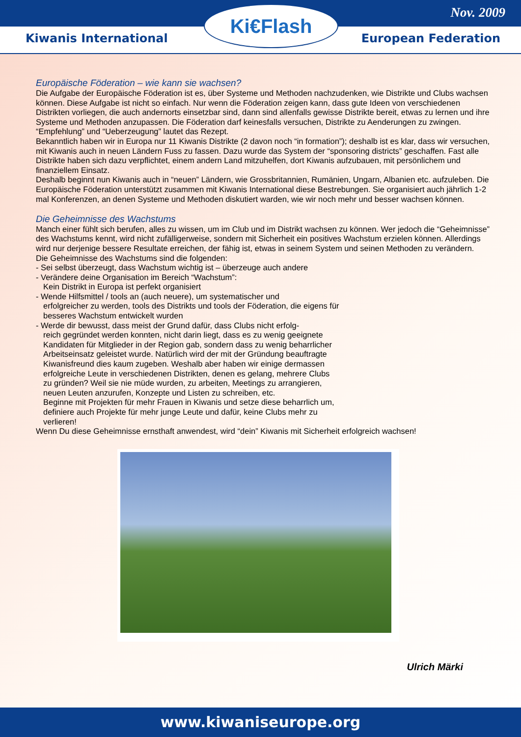Nov. 2009
Kiwanis International European Federation
Ki€Flash
Europäische Föderation – wie kann sie wachsen?
Die Aufgabe der Europäische Föderation ist es, über Systeme und Methoden nachzudenken, wie Distrikte und Clubs wachsen können. Diese Aufgabe ist nicht so einfach. Nur wenn die Föderation zeigen kann, dass gute Ideen von verschiedenen Distrikten vorliegen, die auch andernorts einsetzbar sind, dann sind allenfalls gewisse Distrikte bereit, etwas zu lernen und ihre Systeme und Methoden anzupassen. Die Föderation darf keinesfalls versuchen, Distrikte zu Aenderungen zu zwingen. “Empfehlung” und “Ueberzeugung” lautet das Rezept.
Bekanntlich haben wir in Europa nur 11 Kiwanis Distrikte (2 davon noch “in formation”); deshalb ist es klar, dass wir versuchen, mit Kiwanis auch in neuen Ländern Fuss zu fassen. Dazu wurde das System der “sponsoring districts” geschaffen. Fast alle Distrikte haben sich dazu verpflichtet, einem andern Land mitzuhelfen, dort Kiwanis aufzubauen, mit persönlichem und finanziellem Einsatz.
Deshalb beginnt nun Kiwanis auch in “neuen” Ländern, wie Grossbritannien, Rumänien, Ungarn, Albanien etc. aufzuleben. Die Europäische Föderation unterstützt zusammen mit Kiwanis International diese Bestrebungen. Sie organisiert auch jährlich 1-2 mal Konferenzen, an denen Systeme und Methoden diskutiert warden, wie wir noch mehr und besser wachsen können.
Die Geheimnisse des Wachstums
Manch einer fühlt sich berufen, alles zu wissen, um im Club und im Distrikt wachsen zu können. Wer jedoch die “Geheimnisse” des Wachstums kennt, wird nicht zufälligerweise, sondern mit Sicherheit ein positives Wachstum erzielen können. Allerdings wird nur derjenige bessere Resultate erreichen, der fähig ist, etwas in seinem System und seinen Methoden zu verändern.
Die Geheimnisse des Wachstums sind die folgenden:
- Sei selbst überzeugt, dass Wachstum wichtig ist – überzeuge auch andere
- Verändere deine Organisation im Bereich “Wachstum”:
Kein Distrikt in Europa ist perfekt organisiert
- Wende Hilfsmittel / tools an (auch neuere), um systematischer und
erfolgreicher zu werden, tools des Distrikts und tools der Föderation, die eigens für besseres Wachstum entwickelt wurden
- Werde dir bewusst, dass meist der Grund dafür, dass Clubs nicht erfolg-
reich gegründet werden konnten, nicht darin liegt, dass es zu wenig geeignete Kandidaten für Mitglieder in der Region gab, sondern dass zu wenig beharrlicher Arbeitseinsatz geleistet wurde. Natürlich wird der mit der Gründung beauftragte Kiwanisfreund dies kaum zugeben. Weshalb aber haben wir einige dermassen erfolgreiche Leute in verschiedenen Distrikten, denen es gelang, mehrere Clubs zu gründen? Weil sie nie müde wurden, zu arbeiten, Meetings zu arrangieren, neuen Leuten anzurufen, Konzepte und Listen zu schreiben, etc.
Beginne mit Projekten für mehr Frauen in Kiwanis und setze diese beharrlich um, definiere auch Projekte für mehr junge Leute und dafür, keine Clubs mehr zu verlieren!
Wenn Du diese Geheimnisse ernsthaft anwendest, wird “dein” Kiwanis mit Sicherheit erfolgreich wachsen!
Ulrich Märki
www.kiwaniseurope.org